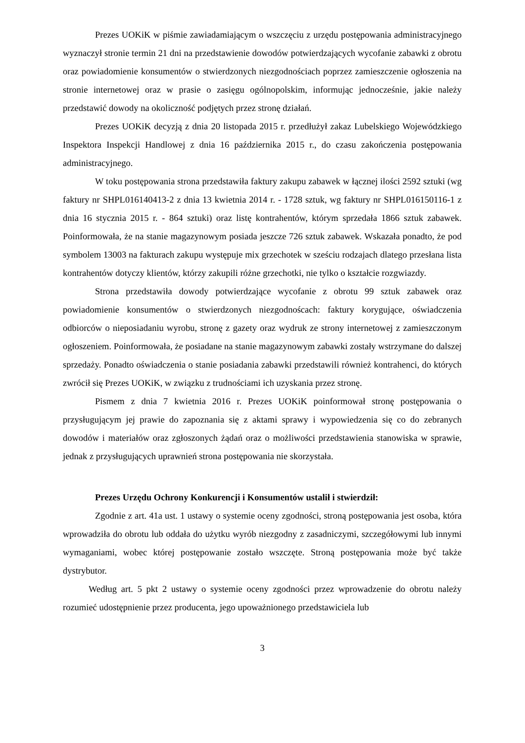Prezes UOKiK w piśmie zawiadamiającym o wszczęciu z urzędu postępowania administracyjnego wyznaczył stronie termin 21 dni na przedstawienie dowodów potwierdzających wycofanie zabawki z obrotu oraz powiadomienie konsumentów o stwierdzonych niezgodnościach poprzez zamieszczenie ogłoszenia na stronie internetowej oraz w prasie o zasięgu ogólnopolskim, informując jednocześnie, jakie należy przedstawić dowody na okoliczność podjętych przez stronę działań.
Prezes UOKiK decyzją z dnia 20 listopada 2015 r. przedłużył zakaz Lubelskiego Wojewódzkiego Inspektora Inspekcji Handlowej z dnia 16 października 2015 r., do czasu zakończenia postępowania administracyjnego.
W toku postępowania strona przedstawiła faktury zakupu zabawek w łącznej ilości 2592 sztuki (wg faktury nr SHPL016140413-2 z dnia 13 kwietnia 2014 r. - 1728 sztuk, wg faktury nr SHPL016150116-1 z dnia 16 stycznia 2015 r. - 864 sztuki) oraz listę kontrahentów, którym sprzedała 1866 sztuk zabawek. Poinformowała, że na stanie magazynowym posiada jeszcze 726 sztuk zabawek. Wskazała ponadto, że pod symbolem 13003 na fakturach zakupu występuje mix grzechotek w sześciu rodzajach dlatego przesłana lista kontrahentów dotyczy klientów, którzy zakupili różne grzechotki, nie tylko o kształcie rozgwiazdy.
Strona przedstawiła dowody potwierdzające wycofanie z obrotu 99 sztuk zabawek oraz powiadomienie konsumentów o stwierdzonych niezgodnoścach: faktury korygujące, oświadczenia odbiorców o nieposiadaniu wyrobu, stronę z gazety oraz wydruk ze strony internetowej z zamieszczonym ogłoszeniem. Poinformowała, że posiadane na stanie magazynowym zabawki zostały wstrzymane do dalszej sprzedaży. Ponadto oświadczenia o stanie posiadania zabawki przedstawili również kontrahenci, do których zwrócił się Prezes UOKiK, w związku z trudnościami ich uzyskania przez stronę.
Pismem z dnia 7 kwietnia 2016 r. Prezes UOKiK poinformował stronę postępowania o przysługującym jej prawie do zapoznania się z aktami sprawy i wypowiedzenia się co do zebranych dowodów i materiałów oraz zgłoszonych żądań oraz o możliwości przedstawienia stanowiska w sprawie, jednak z przysługujących uprawnień strona postępowania nie skorzystała.
Prezes Urzędu Ochrony Konkurencji i Konsumentów ustalił i stwierdził:
Zgodnie z art. 41a ust. 1 ustawy o systemie oceny zgodności, stroną postępowania jest osoba, która wprowadziła do obrotu lub oddała do użytku wyrób niezgodny z zasadniczymi, szczegółowymi lub innymi wymaganiami, wobec której postępowanie zostało wszczęte. Stroną postępowania może być także dystrybutor.
Według art. 5 pkt 2 ustawy o systemie oceny zgodności przez wprowadzenie do obrotu należy rozumieć udostępnienie przez producenta, jego upoważnionego przedstawiciela lub
3